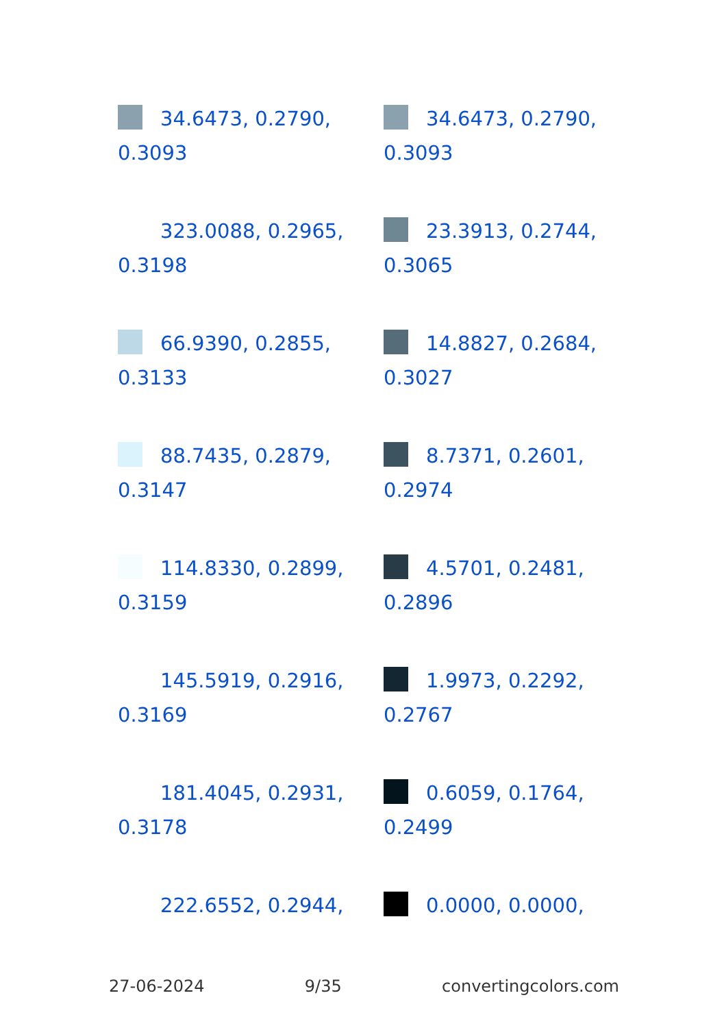34.6473, 0.2790,
0.3093
34.6473, 0.2790,
0.3093
323.0088, 0.2965,
0.3198
23.3913, 0.2744,
0.3065
66.9390, 0.2855,
0.3133
14.8827, 0.2684,
0.3027
88.7435, 0.2879,
0.3147
8.7371, 0.2601,
0.2974
114.8330, 0.2899,
0.3159
4.5701, 0.2481,
0.2896
145.5919, 0.2916,
0.3169
1.9973, 0.2292,
0.2767
181.4045, 0.2931,
0.3178
0.6059, 0.1764,
0.2499
222.6552, 0.2944,
0.0000, 0.0000,
27-06-2024 9/35 convertingcolors.com